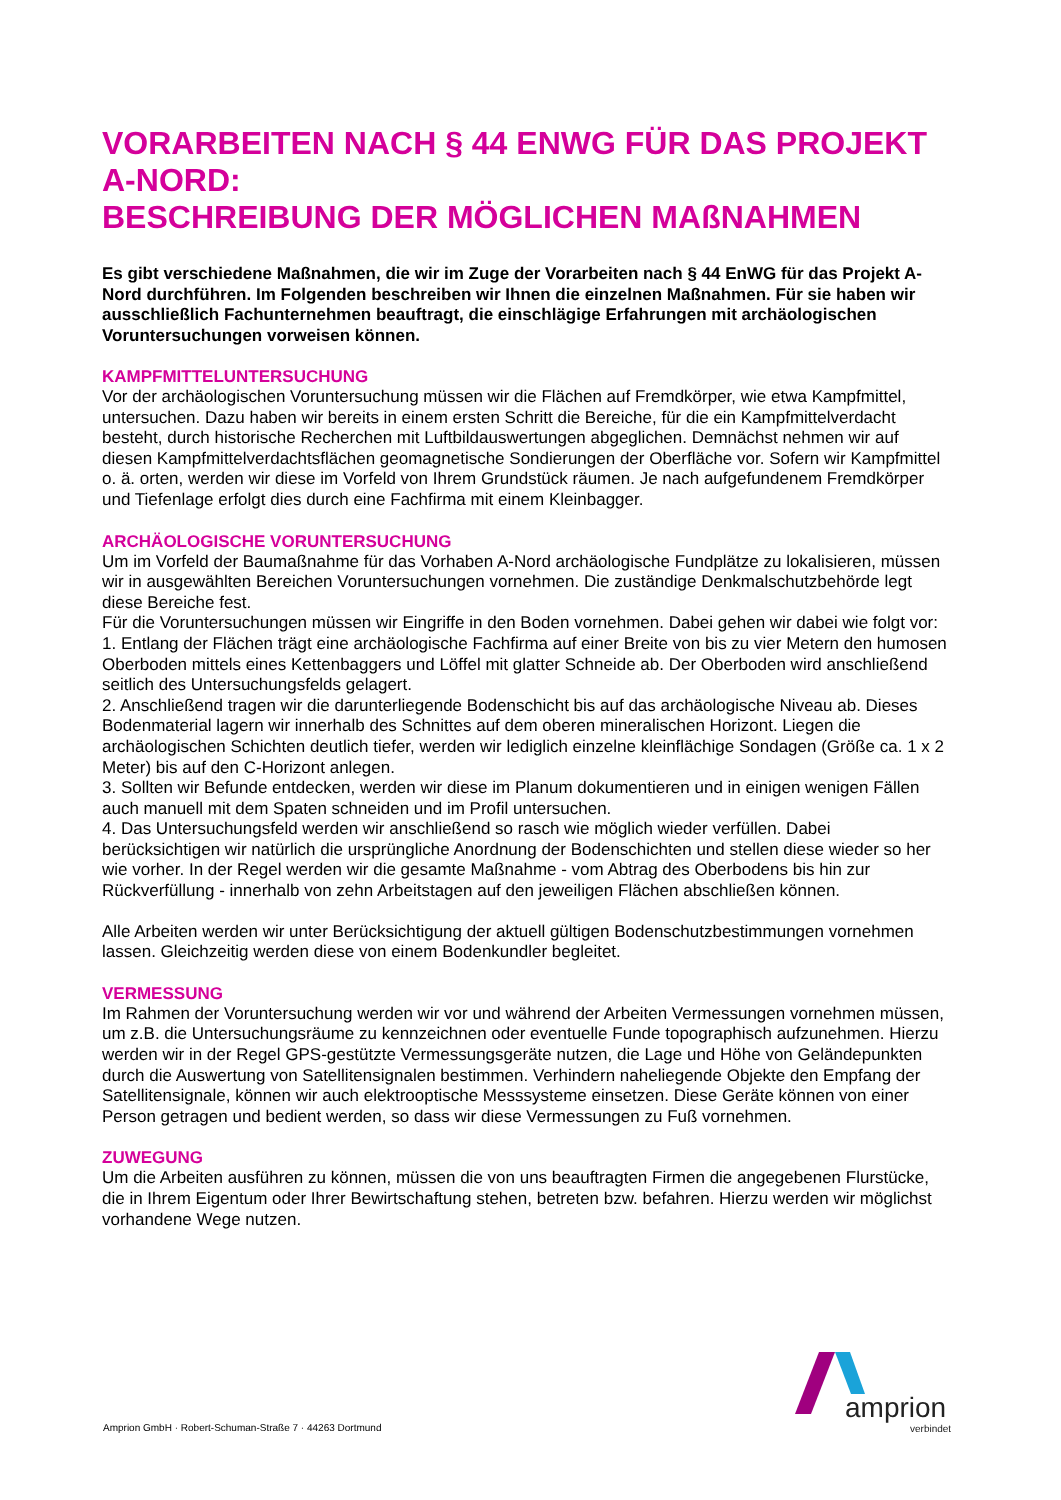VORARBEITEN NACH § 44 ENWG FÜR DAS PROJEKT A-NORD:
BESCHREIBUNG DER MÖGLICHEN MAßNAHMEN
Es gibt verschiedene Maßnahmen, die wir im Zuge der Vorarbeiten nach § 44 EnWG für das Projekt A-Nord durchführen. Im Folgenden beschreiben wir Ihnen die einzelnen Maßnahmen. Für sie haben wir ausschließlich Fachunternehmen beauftragt, die einschlägige Erfahrungen mit archäologischen Voruntersuchungen vorweisen können.
KAMPFMITTELUNTERSUCHUNG
Vor der archäologischen Voruntersuchung müssen wir die Flächen auf Fremdkörper, wie etwa Kampfmittel, untersuchen. Dazu haben wir bereits in einem ersten Schritt die Bereiche, für die ein Kampfmittelverdacht besteht, durch historische Recherchen mit Luftbildauswertungen abgeglichen. Demnächst nehmen wir auf diesen Kampfmittelverdachtsflächen geomagnetische Sondierungen der Oberfläche vor. Sofern wir Kampfmittel o. ä. orten, werden wir diese im Vorfeld von Ihrem Grundstück räumen. Je nach aufgefundenem Fremdkörper und Tiefenlage erfolgt dies durch eine Fachfirma mit einem Kleinbagger.
ARCHÄOLOGISCHE VORUNTERSUCHUNG
Um im Vorfeld der Baumaßnahme für das Vorhaben A-Nord archäologische Fundplätze zu lokalisieren, müssen wir in ausgewählten Bereichen Voruntersuchungen vornehmen. Die zuständige Denkmalschutzbehörde legt diese Bereiche fest.
Für die Voruntersuchungen müssen wir Eingriffe in den Boden vornehmen. Dabei gehen wir dabei wie folgt vor:
1. Entlang der Flächen trägt eine archäologische Fachfirma auf einer Breite von bis zu vier Metern den humosen Oberboden mittels eines Kettenbaggers und Löffel mit glatter Schneide ab. Der Oberboden wird anschließend seitlich des Untersuchungsfelds gelagert.
2. Anschließend tragen wir die darunterliegende Bodenschicht bis auf das archäologische Niveau ab. Dieses Bodenmaterial lagern wir innerhalb des Schnittes auf dem oberen mineralischen Horizont. Liegen die archäologischen Schichten deutlich tiefer, werden wir lediglich einzelne kleinflächige Sondagen (Größe ca. 1 x 2 Meter) bis auf den C-Horizont anlegen.
3. Sollten wir Befunde entdecken, werden wir diese im Planum dokumentieren und in einigen wenigen Fällen auch manuell mit dem Spaten schneiden und im Profil untersuchen.
4. Das Untersuchungsfeld werden wir anschließend so rasch wie möglich wieder verfüllen. Dabei berücksichtigen wir natürlich die ursprüngliche Anordnung der Bodenschichten und stellen diese wieder so her wie vorher. In der Regel werden wir die gesamte Maßnahme - vom Abtrag des Oberbodens bis hin zur Rückverfüllung - innerhalb von zehn Arbeitstagen auf den jeweiligen Flächen abschließen können.
Alle Arbeiten werden wir unter Berücksichtigung der aktuell gültigen Bodenschutzbestimmungen vornehmen lassen. Gleichzeitig werden diese von einem Bodenkundler begleitet.
VERMESSUNG
Im Rahmen der Voruntersuchung werden wir vor und während der Arbeiten Vermessungen vornehmen müssen, um z.B. die Untersuchungsräume zu kennzeichnen oder eventuelle Funde topographisch aufzunehmen. Hierzu werden wir in der Regel GPS-gestützte Vermessungsgeräte nutzen, die Lage und Höhe von Geländepunkten durch die Auswertung von Satellitensignalen bestimmen. Verhindern naheliegende Objekte den Empfang der Satellitensignale, können wir auch elektrooptische Messsysteme einsetzen. Diese Geräte können von einer Person getragen und bedient werden, so dass wir diese Vermessungen zu Fuß vornehmen.
ZUWEGUNG
Um die Arbeiten ausführen zu können, müssen die von uns beauftragten Firmen die angegebenen Flurstücke, die in Ihrem Eigentum oder Ihrer Bewirtschaftung stehen, betreten bzw. befahren. Hierzu werden wir möglichst vorhandene Wege nutzen.
Amprion GmbH · Robert-Schuman-Straße 7 · 44263 Dortmund
amprion
verbindet